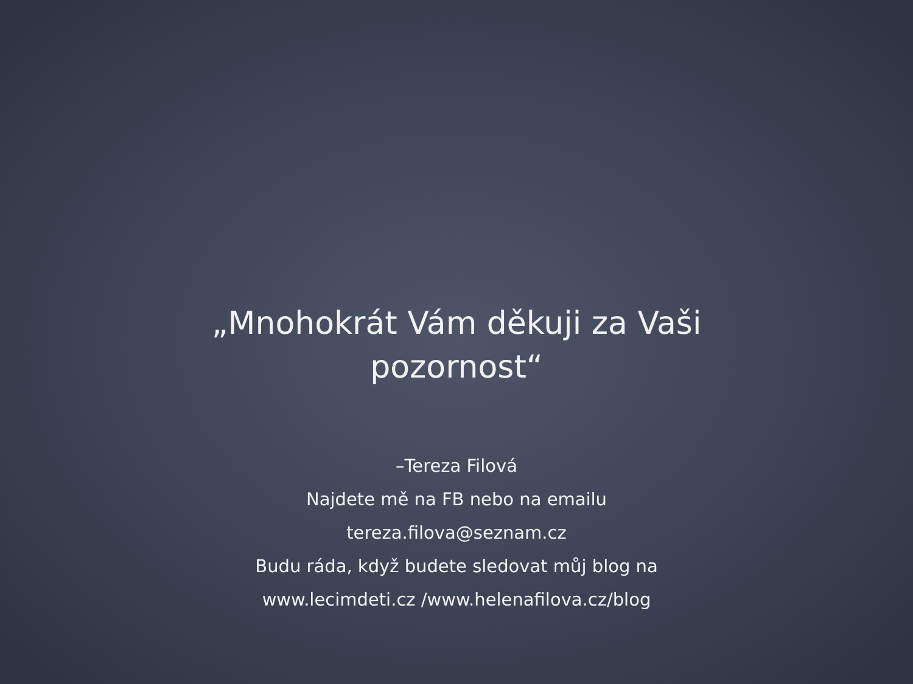„Mnohokrát Vám děkuji za Vaši
pozornost“
–Tereza Filová
Najdete mě na FB nebo na emailu
tereza.filova@seznam.cz
Budu ráda, když budete sledovat můj blog na
www.lecimdeti.cz /www.helenafilova.cz/blog